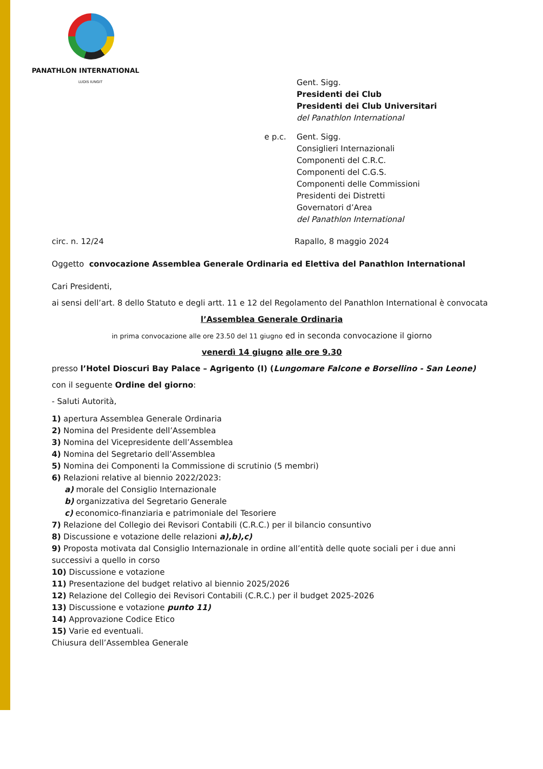PANATHLON INTERNATIONAL
LUDIS IUNGIT
Gent. Sigg.
Presidenti dei Club
Presidenti dei Club Universitari
del Panathlon International
e p.c. Gent. Sigg.
Consiglieri Internazionali
Componenti del C.R.C.
Componenti del C.G.S.
Componenti delle Commissioni
Presidenti dei Distretti
Governatori d’Area
del Panathlon International
circ. n. 12/24 Rapallo, 8 maggio 2024
Oggetto convocazione Assemblea Generale Ordinaria ed Elettiva del Panathlon International
Cari Presidenti,
ai sensi dell’art. 8 dello Statuto e degli artt. 11 e 12 del Regolamento del Panathlon International è convocata
l’Assemblea Generale Ordinaria
in prima convocazione alle ore 23.50 del 11 giugno ed in seconda convocazione il giorno
venerdì 14 giugno alle ore 9.30
presso l’Hotel Dioscuri Bay Palace – Agrigento (I) (Lungomare Falcone e Borsellino - San Leone)
con il seguente Ordine del giorno:
- Saluti Autorità,
1) apertura Assemblea Generale Ordinaria
2) Nomina del Presidente dell’Assemblea
3) Nomina del Vicepresidente dell’Assemblea
4) Nomina del Segretario dell’Assemblea
5) Nomina dei Componenti la Commissione di scrutinio (5 membri)
6) Relazioni relative al biennio 2022/2023:
a) morale del Consiglio Internazionale
b) organizzativa del Segretario Generale
c) economico-finanziaria e patrimoniale del Tesoriere
7) Relazione del Collegio dei Revisori Contabili (C.R.C.) per il bilancio consuntivo
8) Discussione e votazione delle relazioni a),b),c)
9) Proposta motivata dal Consiglio Internazionale in ordine all’entità delle quote sociali per i due anni successivi a quello in corso
10) Discussione e votazione
11) Presentazione del budget relativo al biennio 2025/2026
12) Relazione del Collegio dei Revisori Contabili (C.R.C.) per il budget 2025-2026
13) Discussione e votazione punto 11)
14) Approvazione Codice Etico
15) Varie ed eventuali.
Chiusura dell’Assemblea Generale